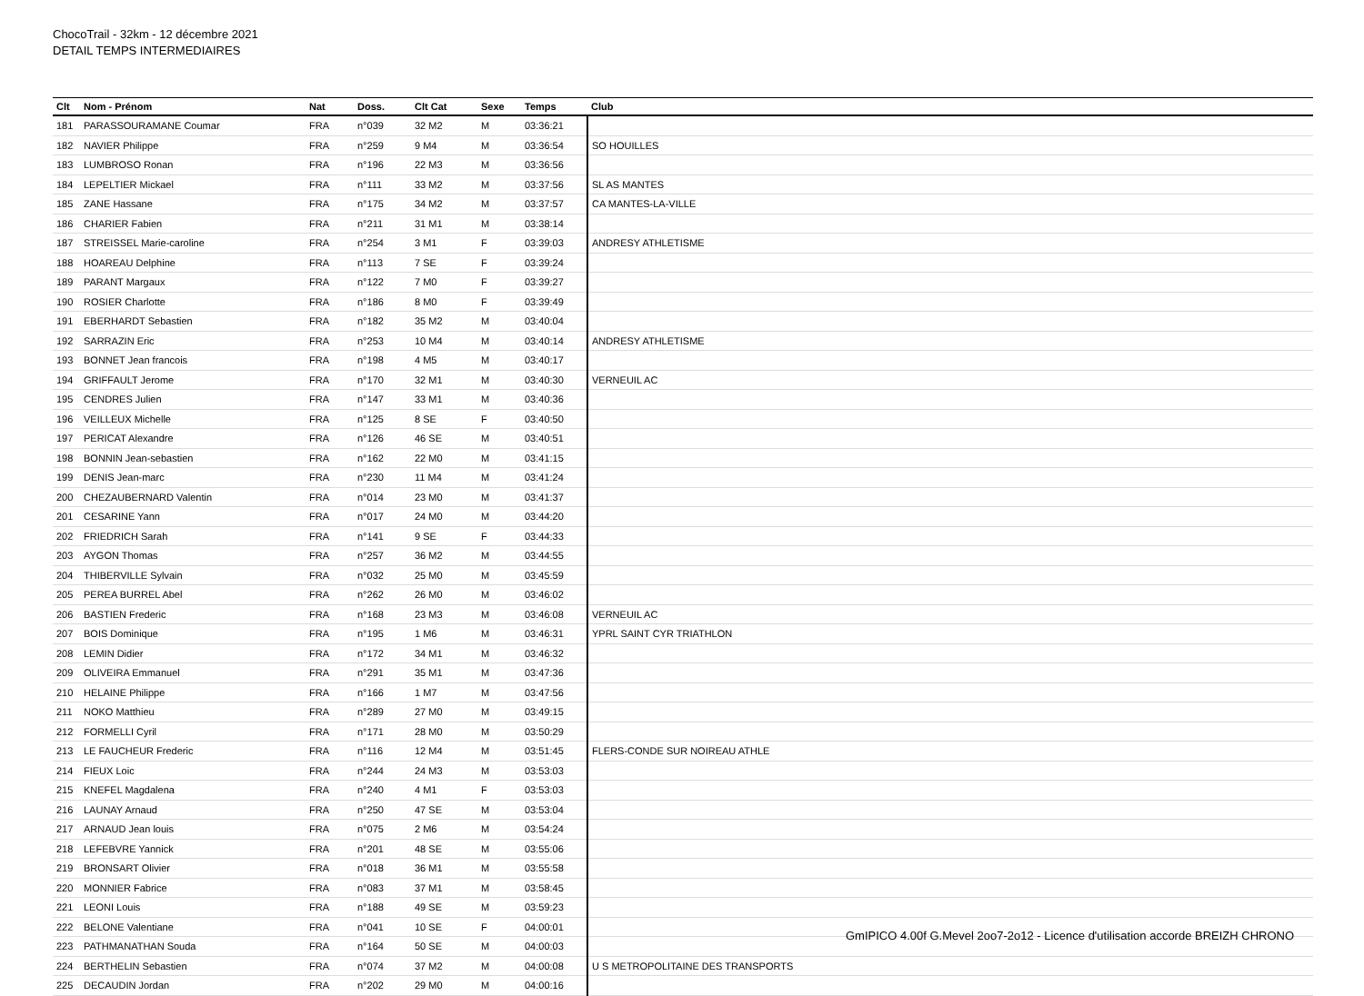ChocoTrail - 32km - 12 décembre 2021
DETAIL TEMPS INTERMEDIAIRES
| Clt | Nom - Prénom | Nat | Doss. | Clt Cat | Sexe | Temps | Club |
| --- | --- | --- | --- | --- | --- | --- | --- |
| 181 | PARASSOURAMANE Coumar | FRA | n°039 | 32 M2 | M | 03:36:21 | |
| 182 | NAVIER Philippe | FRA | n°259 | 9 M4 | M | 03:36:54 | SO HOUILLES |
| 183 | LUMBROSO Ronan | FRA | n°196 | 22 M3 | M | 03:36:56 | |
| 184 | LEPELTIER Mickael | FRA | n°111 | 33 M2 | M | 03:37:56 | SL AS MANTES |
| 185 | ZANE Hassane | FRA | n°175 | 34 M2 | M | 03:37:57 | CA MANTES-LA-VILLE |
| 186 | CHARIER Fabien | FRA | n°211 | 31 M1 | M | 03:38:14 | |
| 187 | STREISSEL Marie-caroline | FRA | n°254 | 3 M1 | F | 03:39:03 | ANDRESY ATHLETISME |
| 188 | HOAREAU Delphine | FRA | n°113 | 7 SE | F | 03:39:24 | |
| 189 | PARANT Margaux | FRA | n°122 | 7 M0 | F | 03:39:27 | |
| 190 | ROSIER Charlotte | FRA | n°186 | 8 M0 | F | 03:39:49 | |
| 191 | EBERHARDT Sebastien | FRA | n°182 | 35 M2 | M | 03:40:04 | |
| 192 | SARRAZIN Eric | FRA | n°253 | 10 M4 | M | 03:40:14 | ANDRESY ATHLETISME |
| 193 | BONNET Jean francois | FRA | n°198 | 4 M5 | M | 03:40:17 | |
| 194 | GRIFFAULT Jerome | FRA | n°170 | 32 M1 | M | 03:40:30 | VERNEUIL AC |
| 195 | CENDRES Julien | FRA | n°147 | 33 M1 | M | 03:40:36 | |
| 196 | VEILLEUX Michelle | FRA | n°125 | 8 SE | F | 03:40:50 | |
| 197 | PERICAT Alexandre | FRA | n°126 | 46 SE | M | 03:40:51 | |
| 198 | BONNIN Jean-sebastien | FRA | n°162 | 22 M0 | M | 03:41:15 | |
| 199 | DENIS Jean-marc | FRA | n°230 | 11 M4 | M | 03:41:24 | |
| 200 | CHEZAUBERNARD Valentin | FRA | n°014 | 23 M0 | M | 03:41:37 | |
| 201 | CESARINE Yann | FRA | n°017 | 24 M0 | M | 03:44:20 | |
| 202 | FRIEDRICH Sarah | FRA | n°141 | 9 SE | F | 03:44:33 | |
| 203 | AYGON Thomas | FRA | n°257 | 36 M2 | M | 03:44:55 | |
| 204 | THIBERVILLE Sylvain | FRA | n°032 | 25 M0 | M | 03:45:59 | |
| 205 | PEREA BURREL Abel | FRA | n°262 | 26 M0 | M | 03:46:02 | |
| 206 | BASTIEN Frederic | FRA | n°168 | 23 M3 | M | 03:46:08 | VERNEUIL AC |
| 207 | BOIS Dominique | FRA | n°195 | 1 M6 | M | 03:46:31 | YPRL SAINT CYR TRIATHLON |
| 208 | LEMIN Didier | FRA | n°172 | 34 M1 | M | 03:46:32 | |
| 209 | OLIVEIRA Emmanuel | FRA | n°291 | 35 M1 | M | 03:47:36 | |
| 210 | HELAINE Philippe | FRA | n°166 | 1 M7 | M | 03:47:56 | |
| 211 | NOKO Matthieu | FRA | n°289 | 27 M0 | M | 03:49:15 | |
| 212 | FORMELLI Cyril | FRA | n°171 | 28 M0 | M | 03:50:29 | |
| 213 | LE FAUCHEUR Frederic | FRA | n°116 | 12 M4 | M | 03:51:45 | FLERS-CONDE SUR NOIREAU ATHLE |
| 214 | FIEUX Loic | FRA | n°244 | 24 M3 | M | 03:53:03 | |
| 215 | KNEFEL Magdalena | FRA | n°240 | 4 M1 | F | 03:53:03 | |
| 216 | LAUNAY Arnaud | FRA | n°250 | 47 SE | M | 03:53:04 | |
| 217 | ARNAUD Jean louis | FRA | n°075 | 2 M6 | M | 03:54:24 | |
| 218 | LEFEBVRE Yannick | FRA | n°201 | 48 SE | M | 03:55:06 | |
| 219 | BRONSART Olivier | FRA | n°018 | 36 M1 | M | 03:55:58 | |
| 220 | MONNIER Fabrice | FRA | n°083 | 37 M1 | M | 03:58:45 | |
| 221 | LEONI Louis | FRA | n°188 | 49 SE | M | 03:59:23 | |
| 222 | BELONE Valentiane | FRA | n°041 | 10 SE | F | 04:00:01 | |
| 223 | PATHMANATHAN Souda | FRA | n°164 | 50 SE | M | 04:00:03 | |
| 224 | BERTHELIN Sebastien | FRA | n°074 | 37 M2 | M | 04:00:08 | U S METROPOLITAINE DES TRANSPORTS |
| 225 | DECAUDIN Jordan | FRA | n°202 | 29 M0 | M | 04:00:16 | |
GmIPICO 4.00f G.Mevel 2oo7-2o12 - Licence d'utilisation accorde BREIZH CHRONO